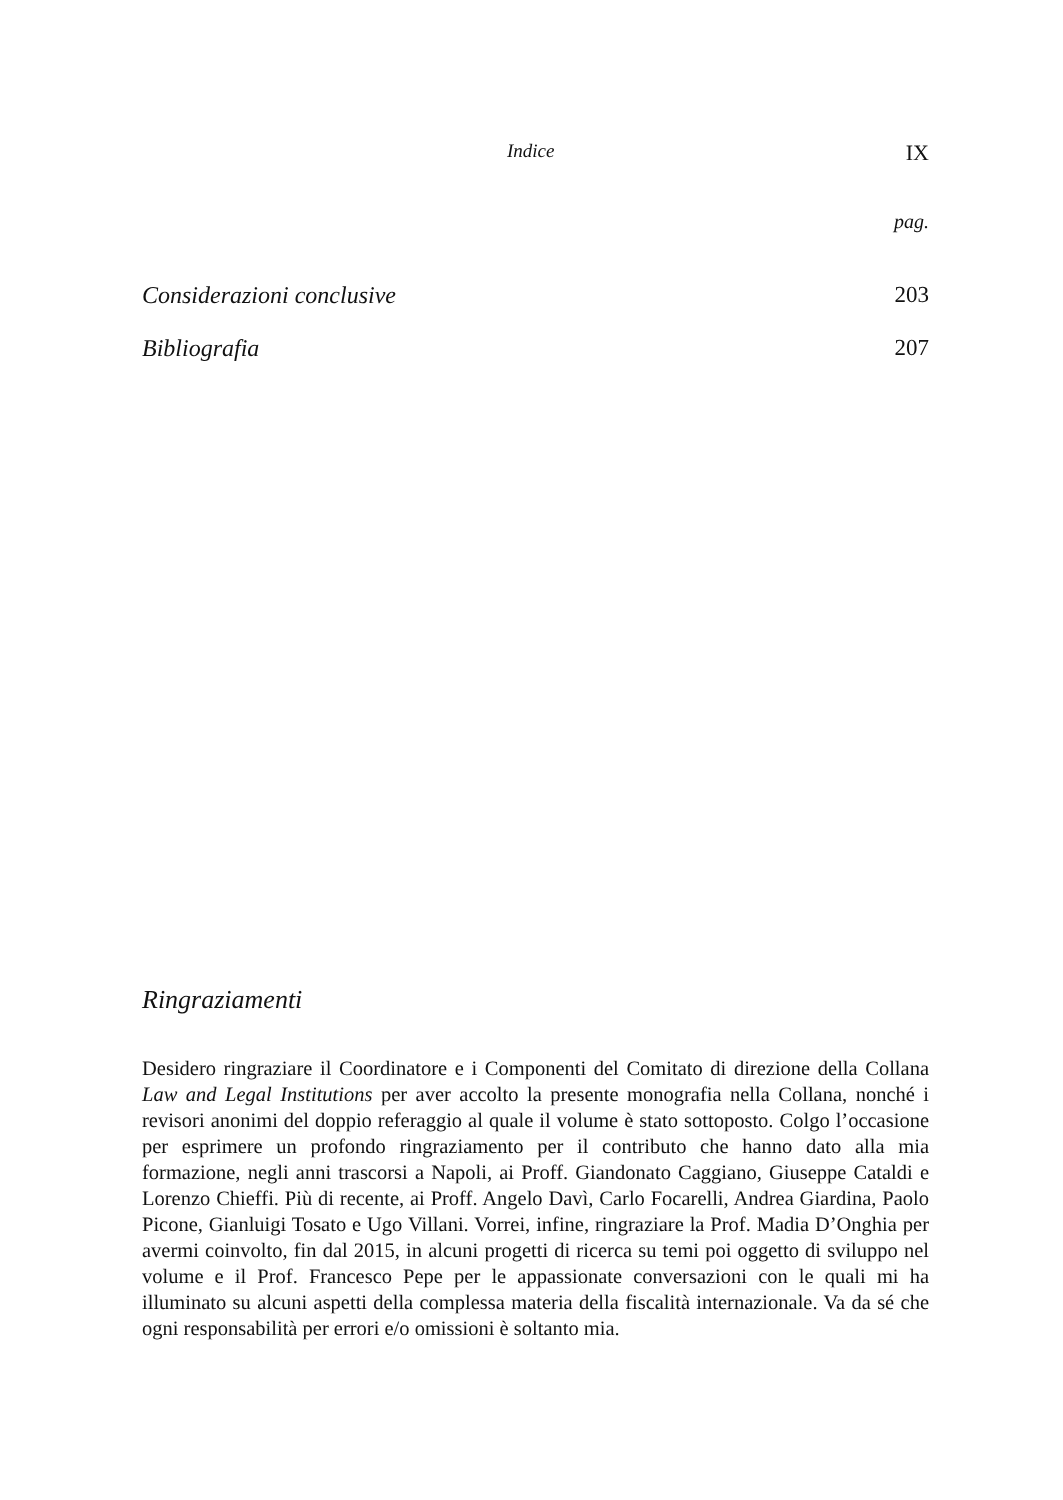Indice IX
pag.
Considerazioni conclusive 203
Bibliografia 207
Ringraziamenti
Desidero ringraziare il Coordinatore e i Componenti del Comitato di direzione della Collana Law and Legal Institutions per aver accolto la presente monografia nella Collana, nonché i revisori anonimi del doppio referaggio al quale il volume è stato sottoposto. Colgo l’occasione per esprimere un profondo ringraziamento per il contributo che hanno dato alla mia formazione, negli anni trascorsi a Napoli, ai Proff. Giandonato Caggiano, Giuseppe Cataldi e Lorenzo Chieffi. Più di recente, ai Proff. Angelo Davì, Carlo Focarelli, Andrea Giardina, Paolo Picone, Gianluigi Tosato e Ugo Villani. Vorrei, infine, ringraziare la Prof. Madia D’Onghia per avermi coinvolto, fin dal 2015, in alcuni progetti di ricerca su temi poi oggetto di sviluppo nel volume e il Prof. Francesco Pepe per le appassionate conversazioni con le quali mi ha illuminato su alcuni aspetti della complessa materia della fiscalità internazionale. Va da sé che ogni responsabilità per errori e/o omissioni è soltanto mia.